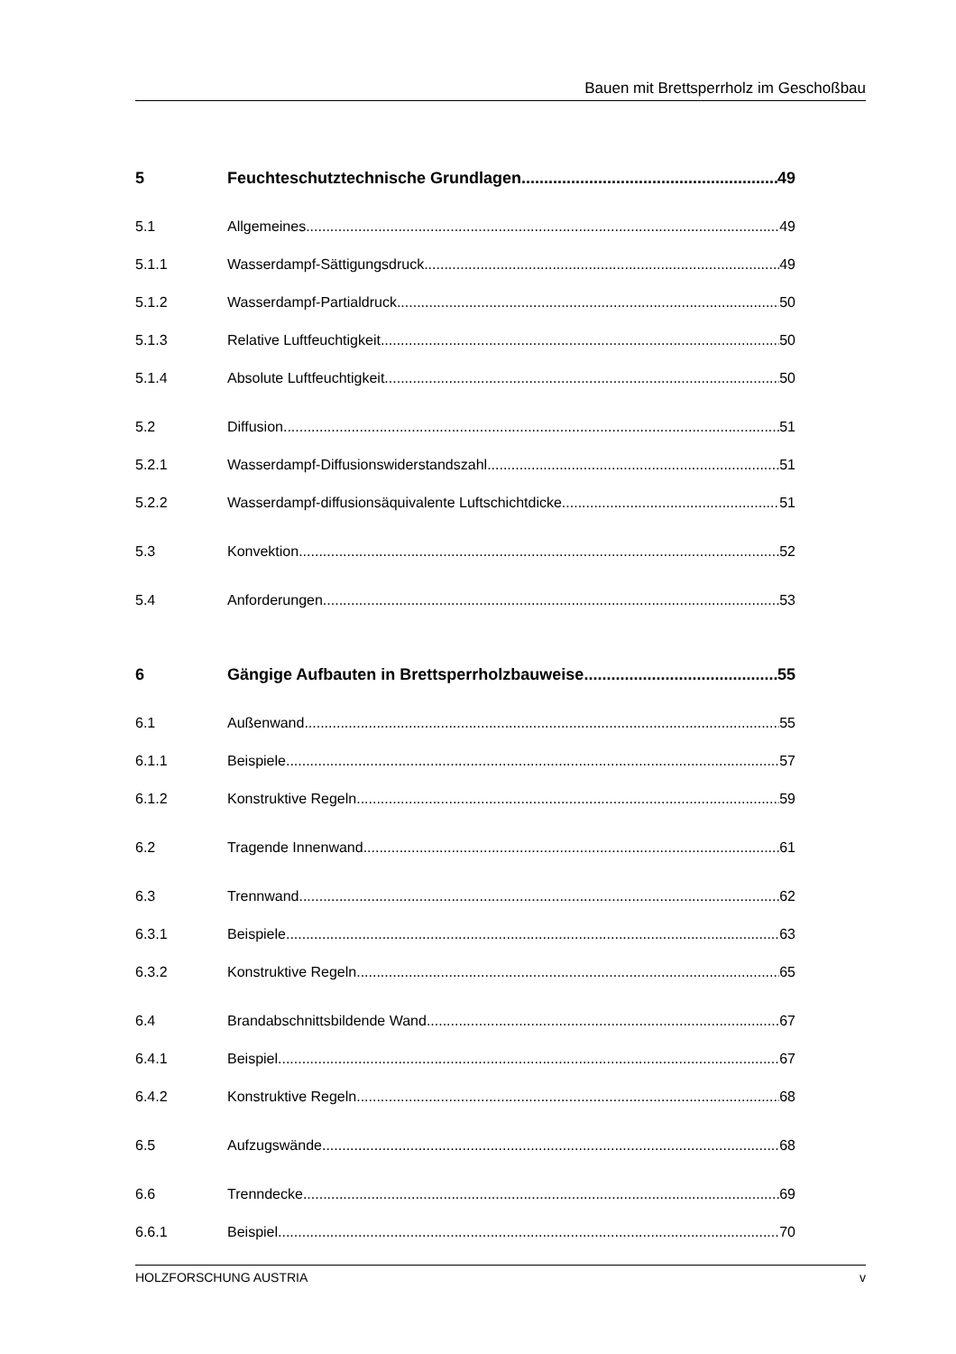Bauen mit Brettsperrholz im Geschoßbau
5 Feuchteschutztechnische Grundlagen 49
5.1 Allgemeines 49
5.1.1 Wasserdampf-Sättigungsdruck 49
5.1.2 Wasserdampf-Partialdruck 50
5.1.3 Relative Luftfeuchtigkeit 50
5.1.4 Absolute Luftfeuchtigkeit 50
5.2 Diffusion 51
5.2.1 Wasserdampf-Diffusionswiderstandszahl 51
5.2.2 Wasserdampf-diffusionsäquivalente Luftschichtdicke 51
5.3 Konvektion 52
5.4 Anforderungen 53
6 Gängige Aufbauten in Brettsperrholzbauweise 55
6.1 Außenwand 55
6.1.1 Beispiele 57
6.1.2 Konstruktive Regeln 59
6.2 Tragende Innenwand 61
6.3 Trennwand 62
6.3.1 Beispiele 63
6.3.2 Konstruktive Regeln 65
6.4 Brandabschnittsbildende Wand 67
6.4.1 Beispiel 67
6.4.2 Konstruktive Regeln 68
6.5 Aufzugswände 68
6.6 Trenndecke 69
6.6.1 Beispiel 70
HOLZFORSCHUNG AUSTRIA v